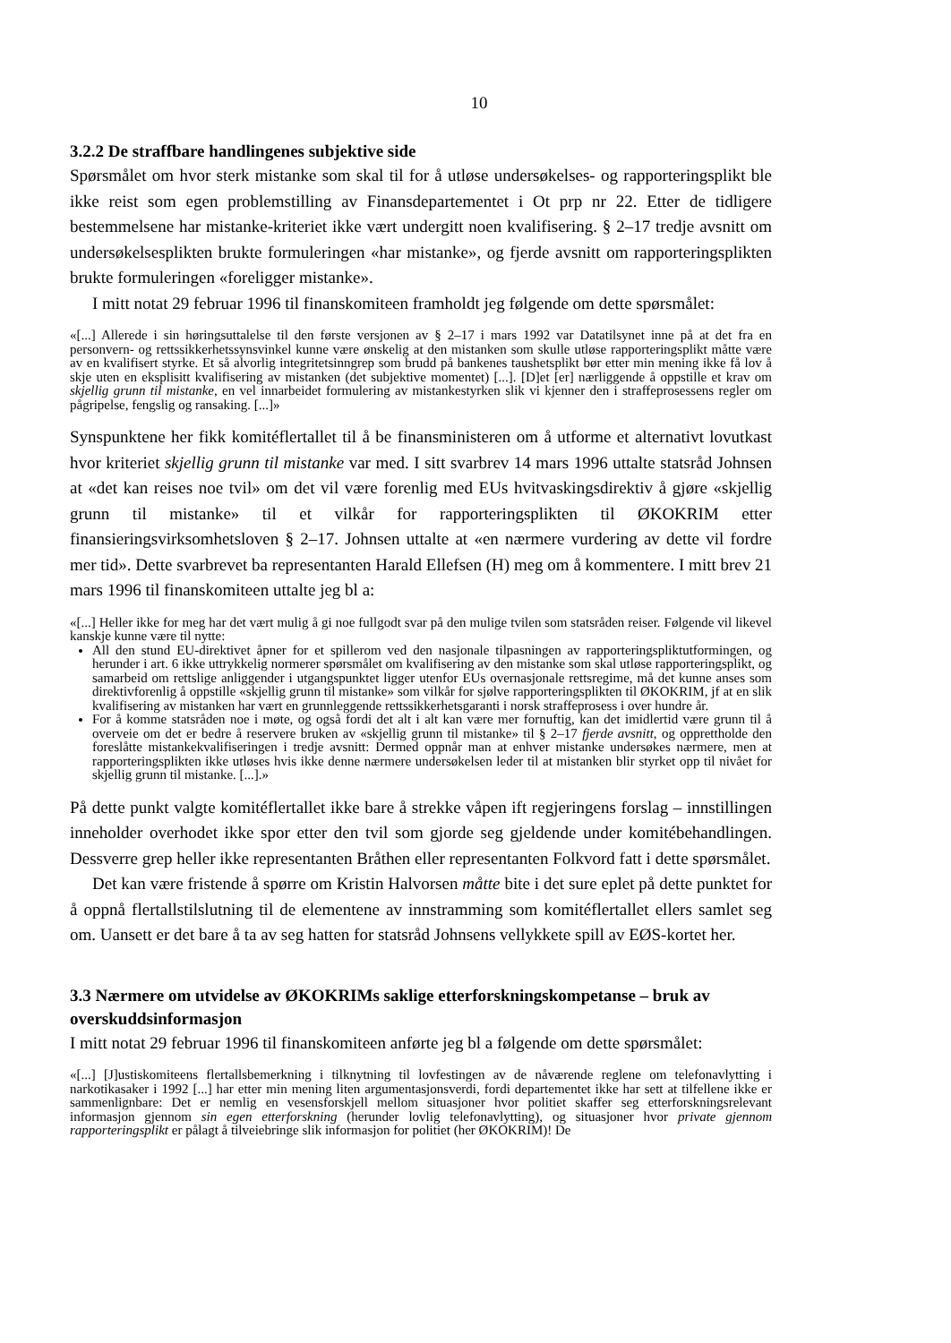10
3.2.2 De straffbare handlingenes subjektive side
Spørsmålet om hvor sterk mistanke som skal til for å utløse undersøkelses- og rapporteringsplikt ble ikke reist som egen problemstilling av Finansdepartementet i Ot prp nr 22. Etter de tidligere bestemmelsene har mistanke-kriteriet ikke vært undergitt noen kvalifisering. § 2–17 tredje avsnitt om undersøkelsesplikten brukte formuleringen «har mistanke», og fjerde avsnitt om rapporteringsplikten brukte formuleringen «foreligger mistanke».
I mitt notat 29 februar 1996 til finanskomiteen framholdt jeg følgende om dette spørsmålet:
«[...] Allerede i sin høringsuttalelse til den første versjonen av § 2–17 i mars 1992 var Datatilsynet inne på at det fra en personvern- og rettssikkerhetssynsvinkel kunne være ønskelig at den mistanken som skulle utløse rapporteringsplikt måtte være av en kvalifisert styrke. Et så alvorlig integritetsinngrep som brudd på bankenes taushetsplikt bør etter min mening ikke få lov å skje uten en eksplisitt kvalifisering av mistanken (det subjektive momentet) [...]. [D]et [er] nærliggende å oppstille et krav om skjellig grunn til mistanke, en vel innarbeidet formulering av mistankestyrken slik vi kjenner den i straffeprosessens regler om pågripelse, fengslig og ransaking. [...]»
Synspunktene her fikk komitéflertallet til å be finansministeren om å utforme et alternativt lovutkast hvor kriteriet skjellig grunn til mistanke var med. I sitt svarbrev 14 mars 1996 uttalte statsråd Johnsen at «det kan reises noe tvil» om det vil være forenlig med EUs hvitvaskingsdirektiv å gjøre «skjellig grunn til mistanke» til et vilkår for rapporteringsplikten til ØKOKRIM etter finansieringsvirksomhetsloven § 2–17. Johnsen uttalte at «en nærmere vurdering av dette vil fordre mer tid». Dette svarbrevet ba representanten Harald Ellefsen (H) meg om å kommentere. I mitt brev 21 mars 1996 til finanskomiteen uttalte jeg bl a:
«[...] Heller ikke for meg har det vært mulig å gi noe fullgodt svar på den mulige tvilen som statsråden reiser. Følgende vil likevel kanskje kunne være til nytte:
All den stund EU-direktivet åpner for et spillerom ved den nasjonale tilpasningen av rapporteringspliktutformingen, og herunder i art. 6 ikke uttrykkelig normerer spørsmålet om kvalifisering av den mistanke som skal utløse rapporteringsplikt, og samarbeid om rettslige anliggender i utgangspunktet ligger utenfor EUs overnasjonale rettsregime, må det kunne anses som direktivforenlig å oppstille «skjellig grunn til mistanke» som vilkår for sjølve rapporteringsplikten til ØKOKRIM, jf at en slik kvalifisering av mistanken har vært en grunnleggende rettssikkerhetsgaranti i norsk straffeprosess i over hundre år.
For å komme statsråden noe i møte, og også fordi det alt i alt kan være mer fornuftig, kan det imidlertid være grunn til å overveie om det er bedre å reservere bruken av «skjellig grunn til mistanke» til § 2–17 fjerde avsnitt, og opprettholde den foreslåtte mistankekvalifiseringen i tredje avsnitt: Dermed oppnår man at enhver mistanke undersøkes nærmere, men at rapporteringsplikten ikke utløses hvis ikke denne nærmere undersøkelsen leder til at mistanken blir styrket opp til nivået for skjellig grunn til mistanke. [...].»
På dette punkt valgte komitéflertallet ikke bare å strekke våpen ift regjeringens forslag – innstillingen inneholder overhodet ikke spor etter den tvil som gjorde seg gjeldende under komitébehandlingen. Dessverre grep heller ikke representanten Bråthen eller representanten Folkvord fatt i dette spørsmålet.
Det kan være fristende å spørre om Kristin Halvorsen måtte bite i det sure eplet på dette punktet for å oppnå flertallstilslutning til de elementene av innstramming som komitéflertallet ellers samlet seg om. Uansett er det bare å ta av seg hatten for statsråd Johnsens vellykkete spill av EØS-kortet her.
3.3 Nærmere om utvidelse av ØKOKRIMs saklige etterforskningskompetanse – bruk av overskuddsinformasjon
I mitt notat 29 februar 1996 til finanskomiteen anførte jeg bl a følgende om dette spørsmålet:
«[...] [J]ustiskomiteens flertallsbemerkning i tilknytning til lovfestingen av de nåværende reglene om telefonavlytting i narkotikasaker i 1992 [...] har etter min mening liten argumentasjonsverdi, fordi departementet ikke har sett at tilfellene ikke er sammenlignbare: Det er nemlig en vesensforskjell mellom situasjoner hvor politiet skaffer seg etterforskningsrelevant informasjon gjennom sin egen etterforskning (herunder lovlig telefonavlytting), og situasjoner hvor private gjennom rapporteringsplikt er pålagt å tilveiebringe slik informasjon for politiet (her ØKOKRIM)! De